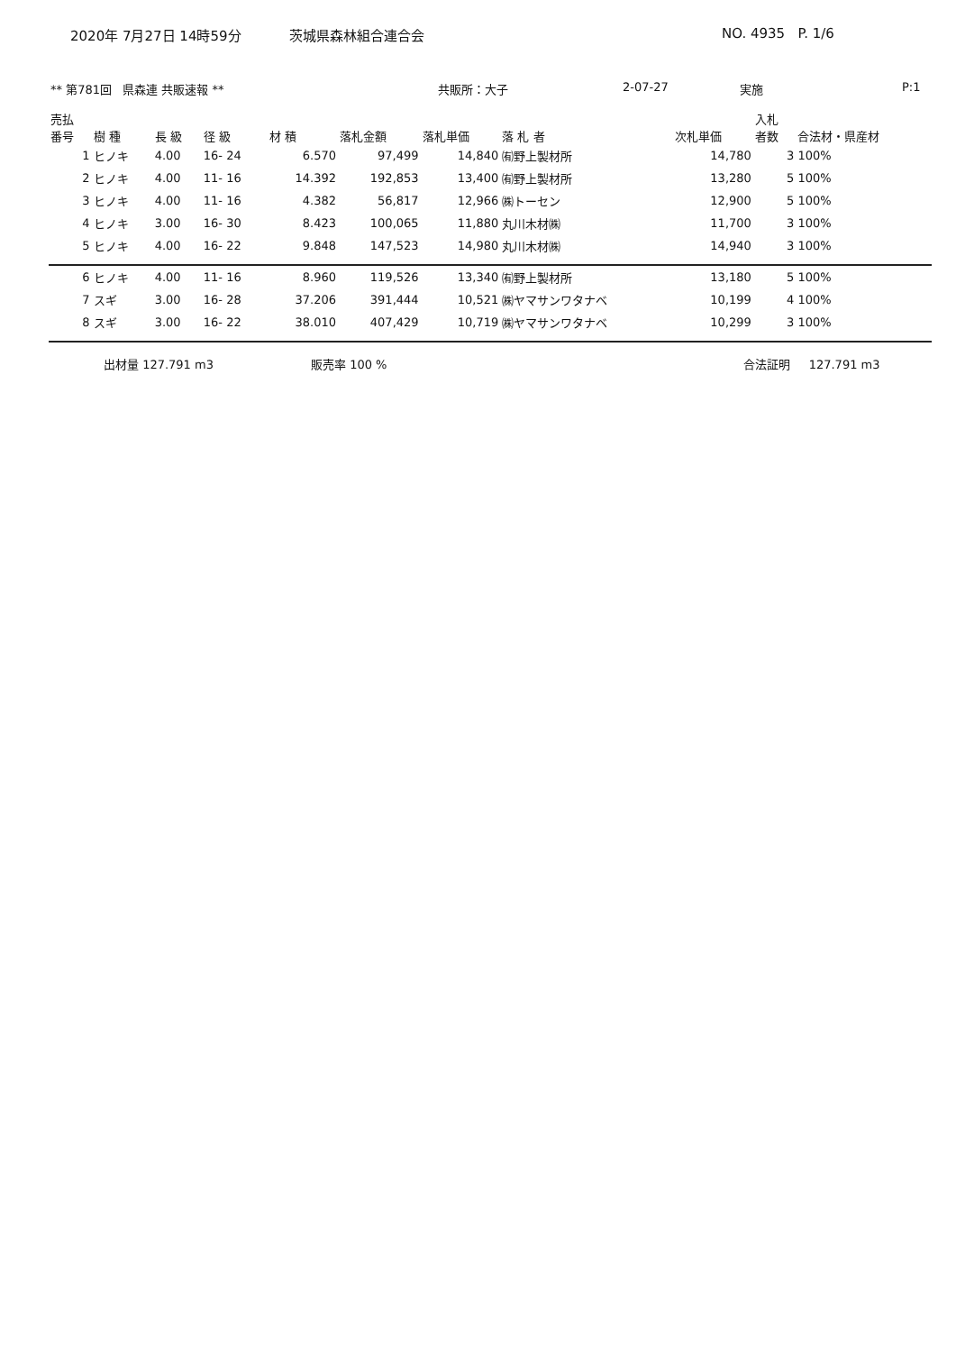2020年 7月27日 14時59分 茨城県森林組合連合会 NO. 4935 P. 1/6
** 第781回 県森連 共販速報 ** 共販所：大子 2-07-27 実施 P:1
| 売払 番号 | 樹 種 | 長 級 | 径 級 | 材 積 | 落札金額 | 落札単価 | 落 札 者 | 次札単価 | 入札 者数 | 合法材・県産材 |
| --- | --- | --- | --- | --- | --- | --- | --- | --- | --- | --- |
| 1 | ヒノキ | 4.00 | 16- 24 | 6.570 | 97,499 | 14,840 | ㈲野上製材所 | 14,780 | 3 | 100% |
| 2 | ヒノキ | 4.00 | 11- 16 | 14.392 | 192,853 | 13,400 | ㈲野上製材所 | 13,280 | 5 | 100% |
| 3 | ヒノキ | 4.00 | 11- 16 | 4.382 | 56,817 | 12,966 | ㈱トーセン | 12,900 | 5 | 100% |
| 4 | ヒノキ | 3.00 | 16- 30 | 8.423 | 100,065 | 11,880 | 丸川木材㈱ | 11,700 | 3 | 100% |
| 5 | ヒノキ | 4.00 | 16- 22 | 9.848 | 147,523 | 14,980 | 丸川木材㈱ | 14,940 | 3 | 100% |
| 6 | ヒノキ | 4.00 | 11- 16 | 8.960 | 119,526 | 13,340 | ㈲野上製材所 | 13,180 | 5 | 100% |
| 7 | スギ | 3.00 | 16- 28 | 37.206 | 391,444 | 10,521 | ㈱ヤマサンワタナベ | 10,199 | 4 | 100% |
| 8 | スギ | 3.00 | 16- 22 | 38.010 | 407,429 | 10,719 | ㈱ヤマサンワタナベ | 10,299 | 3 | 100% |
出材量 127.791 m3 販売率 100 % 合法証明 127.791 m3